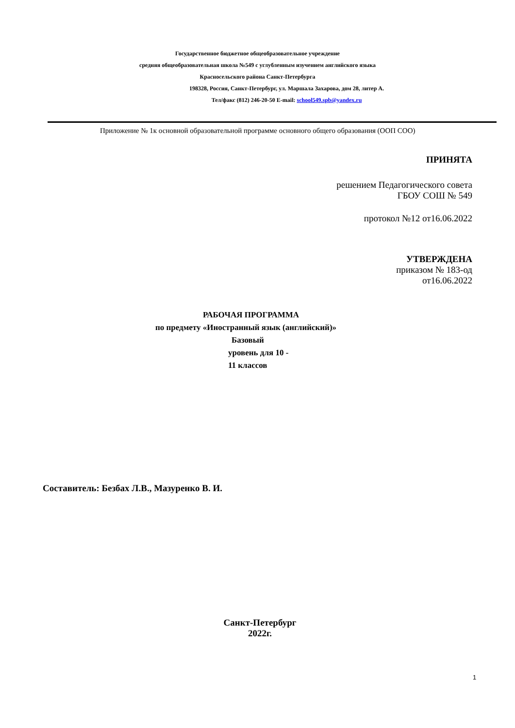Государственное бюджетное общеобразовательное учреждение
средняя общеобразовательная школа №549 с углубленным изучением английского языка
Красносельского района Санкт-Петербурга
198328, Россия, Санкт-Петербург, ул. Маршала Захарова, дом 28, литер А.
Тел/факс (812) 246-20-50 E-mail: school549.spb@yandex.ru
Приложение № 1к основной образовательной программе основного общего образования (ООП СОО)
ПРИНЯТА
решением Педагогического совета
ГБОУ СОШ № 549
протокол №12 от16.06.2022
УТВЕРЖДЕНА
приказом № 183-од
от16.06.2022
РАБОЧАЯ ПРОГРАММА
по предмету «Иностранный язык (английский)»
Базовый
уровень для 10 -
11 классов
Составитель: Безбах Л.В., Мазуренко В. И.
Санкт-Петербург
2022г.
1